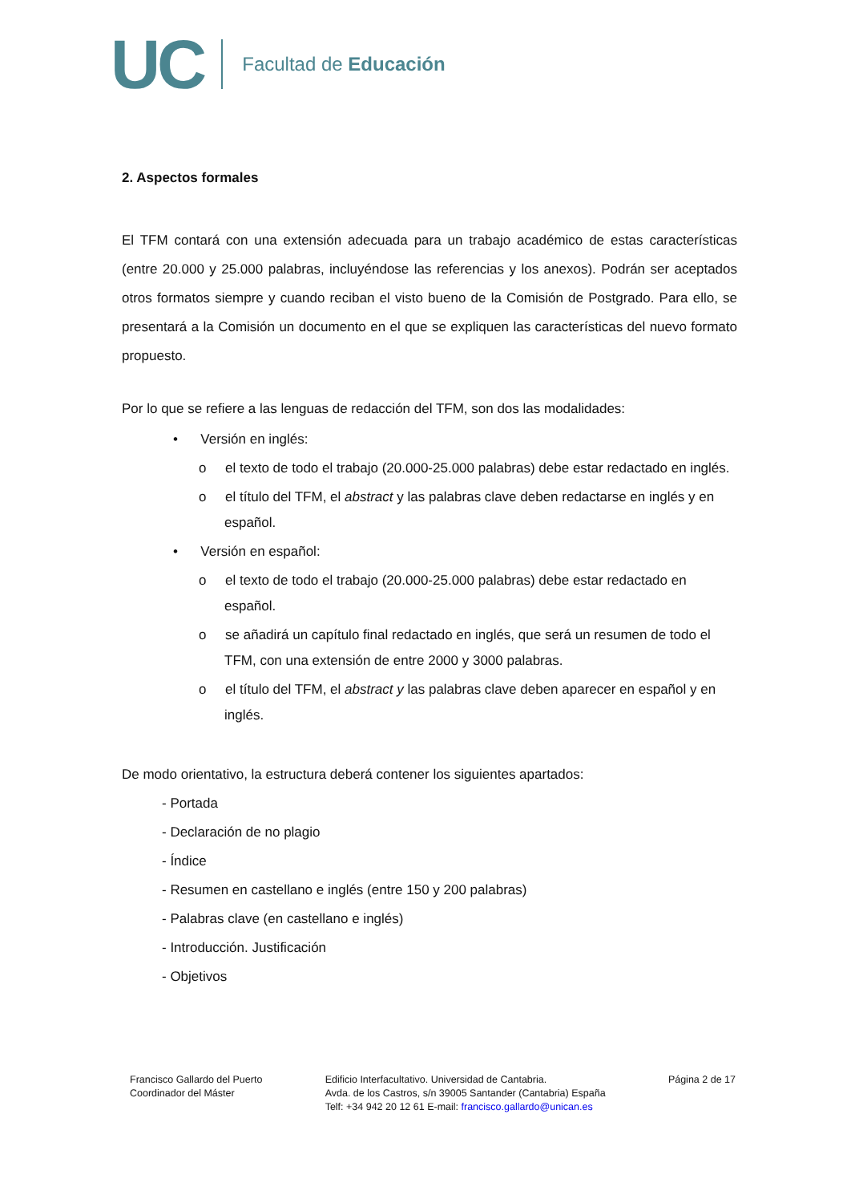UC Facultad de Educación
2. Aspectos formales
El TFM contará con una extensión adecuada para un trabajo académico de estas características (entre 20.000 y 25.000 palabras, incluyéndose las referencias y los anexos). Podrán ser aceptados otros formatos siempre y cuando reciban el visto bueno de la Comisión de Postgrado. Para ello, se presentará a la Comisión un documento en el que se expliquen las características del nuevo formato propuesto.
Por lo que se refiere a las lenguas de redacción del TFM, son dos las modalidades:
• Versión en inglés:
o el texto de todo el trabajo (20.000-25.000 palabras) debe estar redactado en inglés.
o el título del TFM, el abstract y las palabras clave deben redactarse en inglés y en español.
• Versión en español:
o el texto de todo el trabajo (20.000-25.000 palabras) debe estar redactado en español.
o se añadirá un capítulo final redactado en inglés, que será un resumen de todo el TFM, con una extensión de entre 2000 y 3000 palabras.
o el título del TFM, el abstract y las palabras clave deben aparecer en español y en inglés.
De modo orientativo, la estructura deberá contener los siguientes apartados:
- Portada
- Declaración de no plagio
- Índice
- Resumen en castellano e inglés (entre 150 y 200 palabras)
- Palabras clave (en castellano e inglés)
- Introducción. Justificación
- Objetivos
Francisco Gallardo del Puerto
Coordinador del Máster
Edificio Interfacultativo. Universidad de Cantabria.
Avda. de los Castros, s/n 39005 Santander (Cantabria) España
Telf: +34 942 20 12 61 E-mail: francisco.gallardo@unican.es
Página 2 de 17